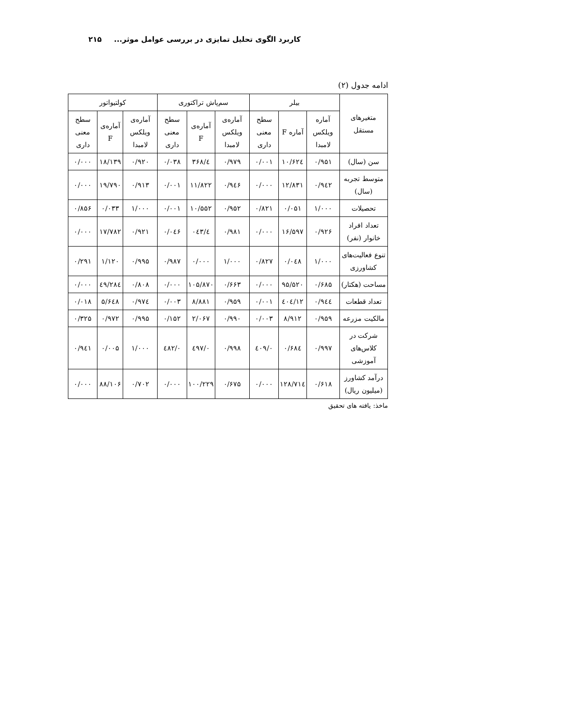کاربرد الگوی تحلیل تمایزی در بررسی عوامل موثر... ۲۱۵
ادامه جدول (۲)
| متغیرهای مستقل | بیلر | | | سم‌پاش تراکتوری | | | کولتیواتور | | |
| --- | --- | --- | --- | --- | --- | --- | --- | --- | --- |
| | آماره ویلکس لامبدا | آماره F | سطح معنی داری | آماره‌ی ویلکس لامبدا | آماره‌ی F | سطح معنی داری | آماره‌ی ویلکس لامبدا | آماره‌ی F | سطح معنی داری |
| سن (سال) | ۰/۹۵۱ | ۱۰/۶۲٤ | ۰/۰۰۱ | ۰/۹۷۹ | ٤/۳۶۸ | ۰/۰۳۸ | ۰/۹۲۰ | ۱۸/۱۳۹ | ۰/۰۰۰ |
| متوسط تجربه (سال) | ۰/۹٤۲ | ۱۲/۸۳۱ | ۰/۰۰۰ | ۰/۹٤۶ | ۱۱/۸۲۲ | ۰/۰۰۱ | ۰/۹۱۳ | ۱۹/۷۹۰ | ۰/۰۰۰ |
| تحصیلات | ۱/۰۰۰ | ۰/۰۵۱ | ۰/۸۲۱ | ۰/۹۵۲ | ۱۰/۵۵۲ | ۰/۰۰۱ | ۱/۰۰۰ | ۰/۰۳۳ | ۰/۸۵۶ |
| تعداد افراد خانوار (نفر) | ۰/۹۲۶ | ۱۶/۵۹۷ | ۰/۰۰۰ | ۰/۹۸۱ | ٤/۰٤۳ | ۰/۰٤۶ | ۰/۹۲۱ | ۱۷/۷۸۲ | ۰/۰۰۰ |
| تنوع فعالیت‌های کشاورزی | ۱/۰۰۰ | ۰/۰٤۸ | ۰/۸۲۷ | ۱/۰۰۰ | ۰/۰۰۰ | ۰/۹۸۷ | ۰/۹۹۵ | ۱/۱۲۰ | ۰/۲۹۱ |
| مساحت (هکتار) | ۰/۶۸۵ | ۹۵/۵۲۰ | ۰/۰۰۰ | ۰/۶۶۳ | ۱۰۵/۸۷۰ | ۰/۰۰۰ | ۰/۸۰۸ | ٤۹/۲۸٤ | ۰/۰۰۰ |
| تعداد قطعات | ۰/۹٤٤ | ۱۲/٤۰٤ | ۰/۰۰۱ | ۰/۹۵۹ | ۸/۸۸۱ | ۰/۰۰۳ | ۰/۹۷٤ | ۵/۶٤۸ | ۰/۰۱۸ |
| مالکیت مزرعه | ۰/۹۵۹ | ۸/۹۱۲ | ۰/۰۰۳ | ۰/۹۹۰ | ۲/۰۶۷ | ۰/۱۵۲ | ۰/۹۹۵ | ۰/۹۷۲ | ۰/۳۲۵ |
| شرکت در کلاس‌های آموزشی | ۰/۹۹۷ | ۰/۶۸٤ | ۰/٤۰۹ | ۰/۹۹۸ | ۰/٤۹۷ | ۰/٤۸۲ | ۱/۰۰۰ | ۰/۰۰۵ | ۰/۹٤۱ |
| درآمد کشاورز (میلیون ریال) | ۰/۶۱۸ | ۱۲۸/۷۱٤ | ۰/۰۰۰ | ۰/۶۷۵ | ۱۰۰/۲۲۹ | ۰/۰۰۰ | ۰/۷۰۲ | ۸۸/۱۰۶ | ۰/۰۰۰ |
ماخذ: یافته های تحقیق